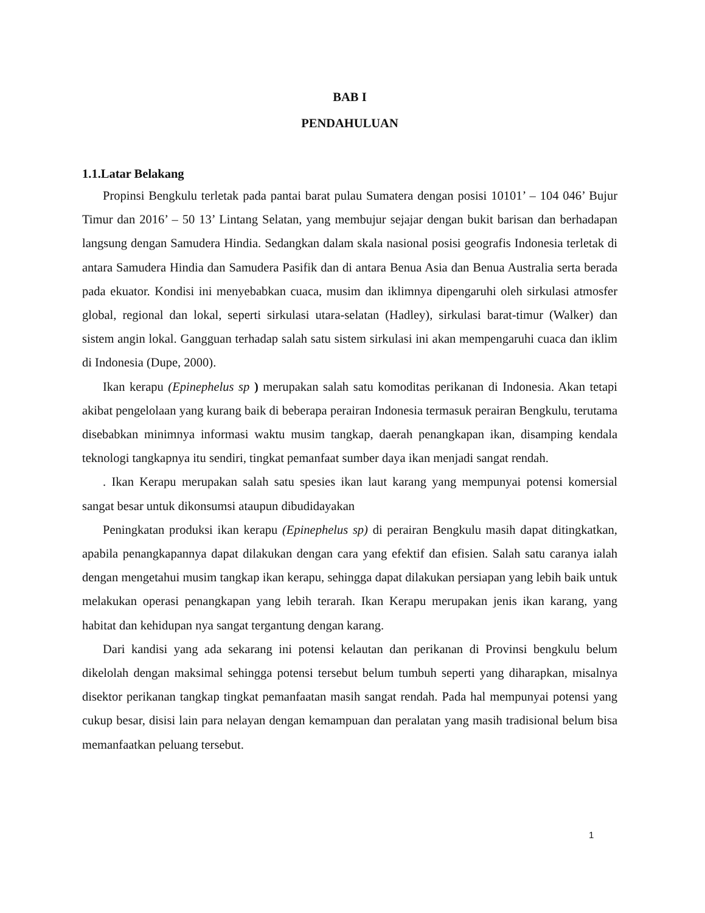BAB I
PENDAHULUAN
1.1.Latar Belakang
Propinsi Bengkulu terletak pada pantai barat pulau Sumatera dengan posisi 10101’ – 104 046’ Bujur Timur dan 2016’ – 50 13’ Lintang Selatan, yang membujur sejajar dengan bukit barisan dan berhadapan langsung dengan Samudera Hindia. Sedangkan dalam skala nasional posisi geografis Indonesia terletak di antara Samudera Hindia dan Samudera Pasifik dan di antara Benua Asia dan Benua Australia serta berada pada ekuator. Kondisi ini menyebabkan cuaca, musim dan iklimnya dipengaruhi oleh sirkulasi atmosfer global, regional dan lokal, seperti sirkulasi utara-selatan (Hadley), sirkulasi barat-timur (Walker) dan sistem angin lokal. Gangguan terhadap salah satu sistem sirkulasi ini akan mempengaruhi cuaca dan iklim di Indonesia (Dupe, 2000).
Ikan kerapu (Epinephelus sp ) merupakan salah satu komoditas perikanan di Indonesia. Akan tetapi akibat pengelolaan yang kurang baik di beberapa perairan Indonesia termasuk perairan Bengkulu, terutama disebabkan minimnya informasi waktu musim tangkap, daerah penangkapan ikan, disamping kendala teknologi tangkapnya itu sendiri, tingkat pemanfaat sumber daya ikan menjadi sangat rendah.
. Ikan Kerapu merupakan salah satu spesies ikan laut karang yang mempunyai potensi komersial sangat besar untuk dikonsumsi ataupun dibudidayakan
Peningkatan produksi ikan kerapu (Epinephelus sp) di perairan Bengkulu masih dapat ditingkatkan, apabila penangkapannya dapat dilakukan dengan cara yang efektif dan efisien. Salah satu caranya ialah dengan mengetahui musim tangkap ikan kerapu, sehingga dapat dilakukan persiapan yang lebih baik untuk melakukan operasi penangkapan yang lebih terarah. Ikan Kerapu merupakan jenis ikan karang, yang habitat dan kehidupan nya sangat tergantung dengan karang.
Dari kandisi yang ada sekarang ini potensi kelautan dan perikanan di Provinsi bengkulu belum dikelolah dengan maksimal sehingga potensi tersebut belum tumbuh seperti yang diharapkan, misalnya disektor perikanan tangkap tingkat pemanfaatan masih sangat rendah. Pada hal mempunyai potensi yang cukup besar, disisi lain para nelayan dengan kemampuan dan peralatan yang masih tradisional belum bisa memanfaatkan peluang tersebut.
1